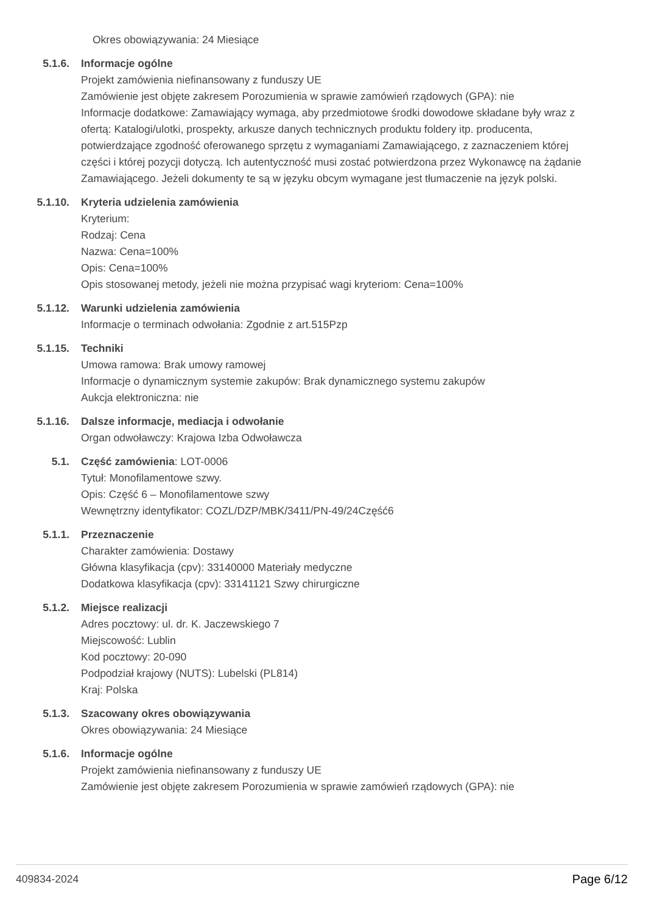Okres obowiązywania: 24 Miesiące
5.1.6. Informacje ogólne
Projekt zamówienia niefinansowany z funduszy UE
Zamówienie jest objęte zakresem Porozumienia w sprawie zamówień rządowych (GPA): nie
Informacje dodatkowe: Zamawiający wymaga, aby przedmiotowe środki dowodowe składane były wraz z ofertą: Katalogi/ulotki, prospekty, arkusze danych technicznych produktu foldery itp. producenta, potwierdzające zgodność oferowanego sprzętu z wymaganiami Zamawiającego, z zaznaczeniem której części i której pozycji dotyczą. Ich autentyczność musi zostać potwierdzona przez Wykonawcę na żądanie Zamawiającego. Jeżeli dokumenty te są w języku obcym wymagane jest tłumaczenie na język polski.
5.1.10. Kryteria udzielenia zamówienia
Kryterium:
Rodzaj: Cena
Nazwa: Cena=100%
Opis: Cena=100%
Opis stosowanej metody, jeżeli nie można przypisać wagi kryteriom: Cena=100%
5.1.12. Warunki udzielenia zamówienia
Informacje o terminach odwołania: Zgodnie z art.515Pzp
5.1.15. Techniki
Umowa ramowa: Brak umowy ramowej
Informacje o dynamicznym systemie zakupów: Brak dynamicznego systemu zakupów
Aukcja elektroniczna: nie
5.1.16. Dalsze informacje, mediacja i odwołanie
Organ odwoławczy: Krajowa Izba Odwoławcza
5.1. Część zamówienia: LOT-0006
Tytuł: Monofilamentowe szwy.
Opis: Część 6 – Monofilamentowe szwy
Wewnętrzny identyfikator: COZL/DZP/MBK/3411/PN-49/24Część6
5.1.1. Przeznaczenie
Charakter zamówienia: Dostawy
Główna klasyfikacja (cpv): 33140000 Materiały medyczne
Dodatkowa klasyfikacja (cpv): 33141121 Szwy chirurgiczne
5.1.2. Miejsce realizacji
Adres pocztowy: ul. dr. K. Jaczewskiego 7
Miejscowość: Lublin
Kod pocztowy: 20-090
Podpodział krajowy (NUTS): Lubelski (PL814)
Kraj: Polska
5.1.3. Szacowany okres obowiązywania
Okres obowiązywania: 24 Miesiące
5.1.6. Informacje ogólne
Projekt zamówienia niefinansowany z funduszy UE
Zamówienie jest objęte zakresem Porozumienia w sprawie zamówień rządowych (GPA): nie
409834-2024 Page 6/12